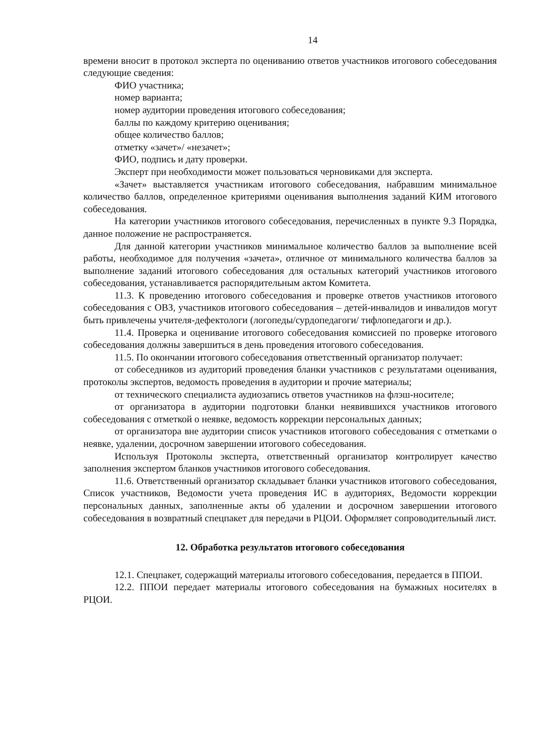14
времени вносит в протокол эксперта по оцениванию ответов участников итогового собеседования следующие сведения:
ФИО участника;
номер варианта;
номер аудитории проведения итогового собеседования;
баллы по каждому критерию оценивания;
общее количество баллов;
отметку «зачет»/ «незачет»;
ФИО, подпись и дату проверки.
Эксперт при необходимости может пользоваться черновиками для эксперта.
«Зачет» выставляется участникам итогового собеседования, набравшим минимальное количество баллов, определенное критериями оценивания выполнения заданий КИМ итогового собеседования.
На категории участников итогового собеседования, перечисленных в пункте 9.3 Порядка, данное положение не распространяется.
Для данной категории участников минимальное количество баллов за выполнение всей работы, необходимое для получения «зачета», отличное от минимального количества баллов за выполнение заданий итогового собеседования для остальных категорий участников итогового собеседования, устанавливается распорядительным актом Комитета.
11.3. К проведению итогового собеседования и проверке ответов участников итогового собеседования с ОВЗ, участников итогового собеседования – детей-инвалидов и инвалидов могут быть привлечены учителя-дефектологи (логопеды/сурдопедагоги/ тифлопедагоги и др.).
11.4. Проверка и оценивание итогового собеседования комиссией по проверке итогового собеседования должны завершиться в день проведения итогового собеседования.
11.5. По окончании итогового собеседования ответственный организатор получает:
от собеседников из аудиторий проведения бланки участников с результатами оценивания, протоколы экспертов, ведомость проведения в аудитории и прочие материалы;
от технического специалиста аудиозапись ответов участников на флэш-носителе;
от организатора в аудитории подготовки бланки неявившихся участников итогового собеседования с отметкой о неявке, ведомость коррекции персональных данных;
от организатора вне аудитории список участников итогового собеседования с отметками о неявке, удалении, досрочном завершении итогового собеседования.
Используя Протоколы эксперта, ответственный организатор контролирует качество заполнения экспертом бланков участников итогового собеседования.
11.6. Ответственный организатор складывает бланки участников итогового собеседования, Список участников, Ведомости учета проведения ИС в аудиториях, Ведомости коррекции персональных данных, заполненные акты об удалении и досрочном завершении итогового собеседования в возвратный спецпакет для передачи в РЦОИ. Оформляет сопроводительный лист.
12. Обработка результатов итогового собеседования
12.1. Спецпакет, содержащий материалы итогового собеседования, передается в ППОИ.
12.2. ППОИ передает материалы итогового собеседования на бумажных носителях в РЦОИ.